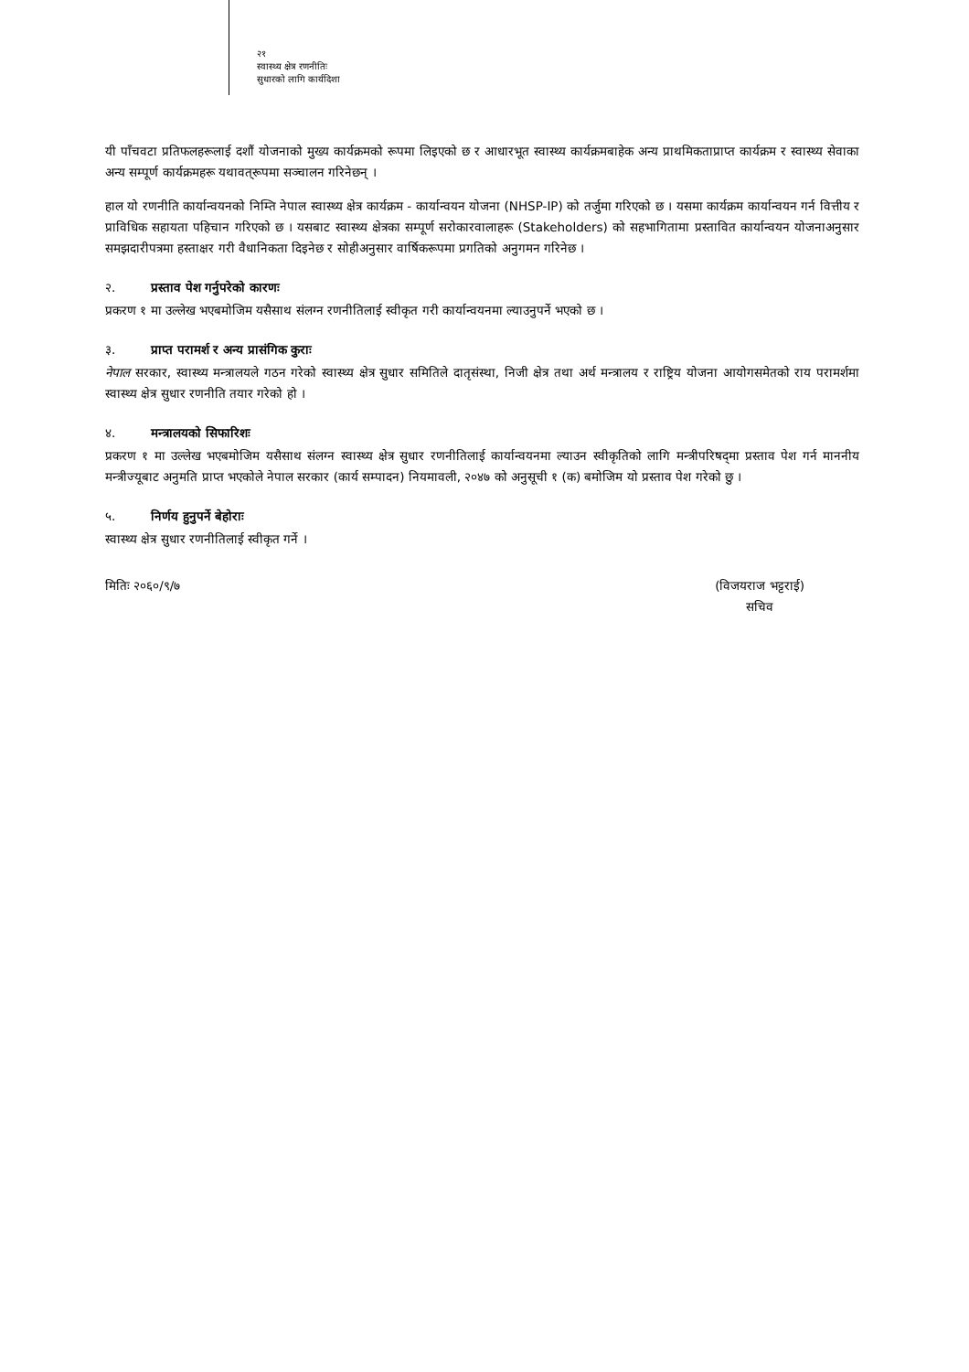२१
स्वास्थ्य क्षेत्र रणनीतिः
सुधारको लागि कार्यदिशा
यी पाँचवटा प्रतिफलहरूलाई दशौं योजनाको मुख्य कार्यक्रमको रूपमा लिइएको छ र आधारभूत स्वास्थ्य कार्यक्रमबाहेक अन्य प्राथमिकताप्राप्त कार्यक्रम र स्वास्थ्य सेवाका अन्य सम्पूर्ण कार्यक्रमहरू यथावत्‌रूपमा सञ्चालन गरिनेछन् ।
हाल यो रणनीति कार्यान्वयनको निम्ति नेपाल स्वास्थ्य क्षेत्र कार्यक्रम - कार्यान्वयन योजना (NHSP-IP) को तर्जुमा गरिएको छ । यसमा कार्यक्रम कार्यान्वयन गर्न वित्तीय र प्राविधिक सहायता पहिचान गरिएको छ । यसबाट स्वास्थ्य क्षेत्रका सम्पूर्ण सरोकारवालाहरू (Stakeholders) को सहभागितामा प्रस्तावित कार्यान्वयन योजनाअनुसार समझदारीपत्रमा हस्ताक्षर गरी वैधानिकता दिइनेछ र सोहीअनुसार वार्षिकरूपमा प्रगतिको अनुगमन गरिनेछ ।
२. प्रस्ताव पेश गर्नुपरेको कारणः
प्रकरण १ मा उल्लेख भएबमोजिम यसैसाथ संलग्न रणनीतिलाई स्वीकृत गरी कार्यान्वयनमा ल्याउनुपर्ने भएको छ ।
३. प्राप्त परामर्श र अन्य प्रासंगिक कुराः
नेपाल सरकार, स्वास्थ्य मन्त्रालयले गठन गरेको स्वास्थ्य क्षेत्र सुधार समितिले दातृसंस्था, निजी क्षेत्र तथा अर्थ मन्त्रालय र राष्ट्रिय योजना आयोगसमेतको राय परामर्शमा स्वास्थ्य क्षेत्र सुधार रणनीति तयार गरेको हो ।
४. मन्त्रालयको सिफारिशः
प्रकरण १ मा उल्लेख भएबमोजिम यसैसाथ संलग्न स्वास्थ्य क्षेत्र सुधार रणनीतिलाई कार्यान्वयनमा ल्याउन स्वीकृतिको लागि मन्त्रीपरिषद्‌मा प्रस्ताव पेश गर्न माननीय मन्त्रीज्यूबाट अनुमति प्राप्त भएकोले नेपाल सरकार (कार्य सम्पादन) नियमावली, २०४७ को अनुसूची १ (क) बमोजिम यो प्रस्ताव पेश गरेको छु ।
५. निर्णय हुनुपर्ने बेहोराः
स्वास्थ्य क्षेत्र सुधार रणनीतिलाई स्वीकृत गर्ने ।
मितिः २०६०/९/७ (विजयराज भट्टराई)
सचिव